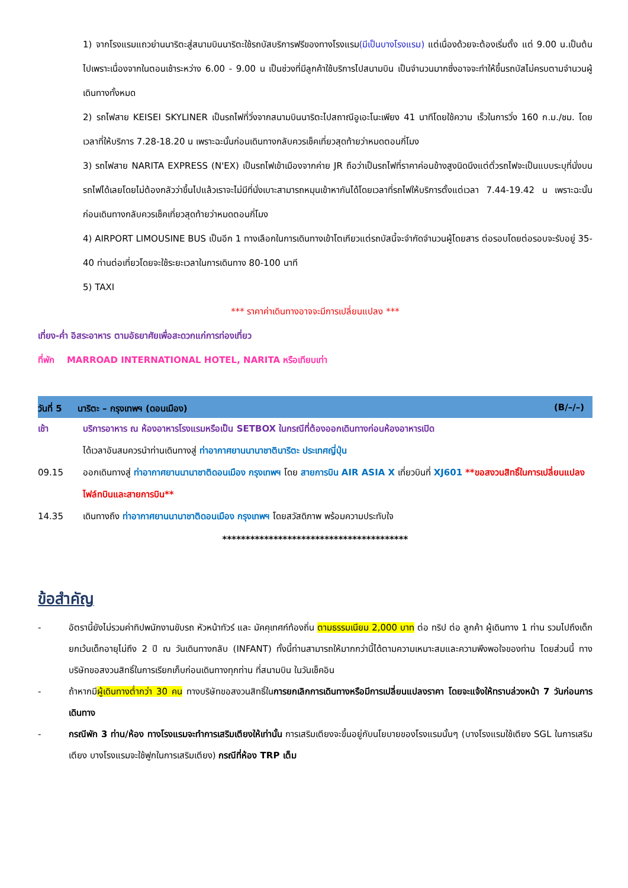1) จากโรงแรมแถวย่านนาริตะสู่สนามบินนาริตะใช้รถบัสบริการฟรีของทางโรงแรม(มีเป็นบางโรงแรม) แต่เนื่องด้วยจะต้องเริ่มตั้ง แต่ 9.00 น.เป็นต้นไปเพราะเนื่องจากในตอนเช้าระหว่าง 6.00 - 9.00 น เป็นช่วงที่มีลูกค้าใช้บริการไปสนามบิน เป็นจำนวนมากซึ่งอาจจะทำให้ขึ้นรถบัสไม่ครบตามจำนวนผู้เดินทางทั้งหมด
2) รถไฟสาย KEISEI SKYLINER เป็นรถไฟที่วิ่งจากสนามบินนาริตะไปสถาณีอูเอะโนะเพียง 41 นาทีโดยใช้ความ เร็วในการวิ่ง 160 ก.ม./ชม. โดยเวลาที่ให้บริการ 7.28-18.20 น เพราะฉะนั้นก่อนเดินทางกลับควรเช็คเที่ยวสุดท้ายว่าหมดตอนกี่โมง
3) รถไฟสาย NARITA EXPRESS (N'EX) เป็นรถไฟเข้าเมืองจากค่าย JR ถือว่าเป็นรถไฟที่ราคาค่อนข้างสูงนิดนึงแต่ตั๋วรถไฟจะเป็นแบบระบุที่นั่งบนรถไฟได้เลยโดยไม่ต้องกลัวว่าขึ้นไปแล้วเราจะไม่มีที่นั่งเบาะสามารถหมุนเข้าหากันได้โดยเวลาที่รถไฟให้บริการตั้งแต่เวลา 7.44-19.42 น เพราะฉะนั้นก่อนเดินทางกลับควรเช็คเที่ยวสุดท้ายว่าหมดตอนกี่โมง
4) AIRPORT LIMOUSINE BUS เป็นอีก 1 ทางเลือกในการเดินทางเข้าโตเกียวแต่รถบัสนี้จะจำกัดจำนวนผู้โดยสาร ต่อรอบโดยต่อรอบจะรับอยู่ 35-40 ท่านต่อเที่ยวโดยจะใช้ระยะเวลาในการเดินทาง 80-100 นาที
5) TAXI
*** ราคาค่าเดินทางอาจจะมีการเปลี่ยนแปลง ***
เที่ยง-ค่ำ อิสระอาหาร ตามอัธยาศัยเพื่อสะดวกแก่การท่องเที่ยว
ที่พัก MARROAD INTERNATIONAL HOTEL, NARITA หรือเทียบเท่า
วันที่ 5 นาริตะ – กรุงเทพฯ (ดอนเมือง) (B/–/–)
เช้า บริการอาหาร ณ ห้องอาหารโรงแรมหรือเป็น SETBOX ในกรณีที่ต้องออกเดินทางก่อนห้องอาหารเปิด
ได้เวลาอันสมควรนำท่านเดินทางสู่ ท่าอากาศยานนานาชาตินาริตะ ประเทศญี่ปุ่น
09.15 ออกเดินทางสู่ ท่าอากาศยานนานาชาติดอนเมือง กรุงเทพฯ โดย สายการบิน AIR ASIA X เที่ยวบินที่ XJ601 **ขอสงวนสิทธิ์ในการเปลี่ยนแปลงไฟล์ทบินและสายการบิน**
14.35 เดินทางถึง ท่าอากาศยานนานาชาติดอนเมือง กรุงเทพฯ โดยสวัสดิภาพ พร้อมความประทับใจ
****************************************
ข้อสำคัญ
- อัตรานี้ยังไม่รวมค่าทิปพนักงานขับรถ หัวหน้าทัวร์ และ มัคคุเทศก์ท้องถิ่น ตามธรรมเนียม 2,000 บาท ต่อ ทริป ต่อ ลูกค้า ผู้เดินทาง 1 ท่าน รวมไปถึงเด็ก ยกเว้นเด็กอายุไม่ถึง 2 ปี ณ วันเดินทางกลับ (INFANT) ทั้งนี้ท่านสามารถให้มากกว่านี้ได้ตามความเหมาะสมและความพึงพอใจของท่าน โดยส่วนนี้ ทางบริษัทขอสงวนสิทธิ์ในการเรียกเก็บก่อนเดินทางทุกท่าน ที่สนามบิน ในวันเช็คอิน
- ถ้าหากมีผู้เดินทางต่ำกว่า 30 คน ทางบริษัทขอสงวนสิทธิ์ในการยกเลิกการเดินทางหรือมีการเปลี่ยนแปลงราคา โดยจะแจ้งให้ทราบล่วงหน้า 7 วันก่อนการเดินทาง
- กรณีพัก 3 ท่าน/ห้อง ทางโรงแรมจะทำการเสริมเตียงให้เท่านั้น การเสริมเตียงจะขึ้นอยู่กับนโยบายของโรงแรมนั้นๆ (บางโรงแรมใช้เตียง SGL ในการเสริมเตียง บางโรงแรมจะใช้ฟูกในการเสริมเตียง) กรณีที่ห้อง TRP เต็ม